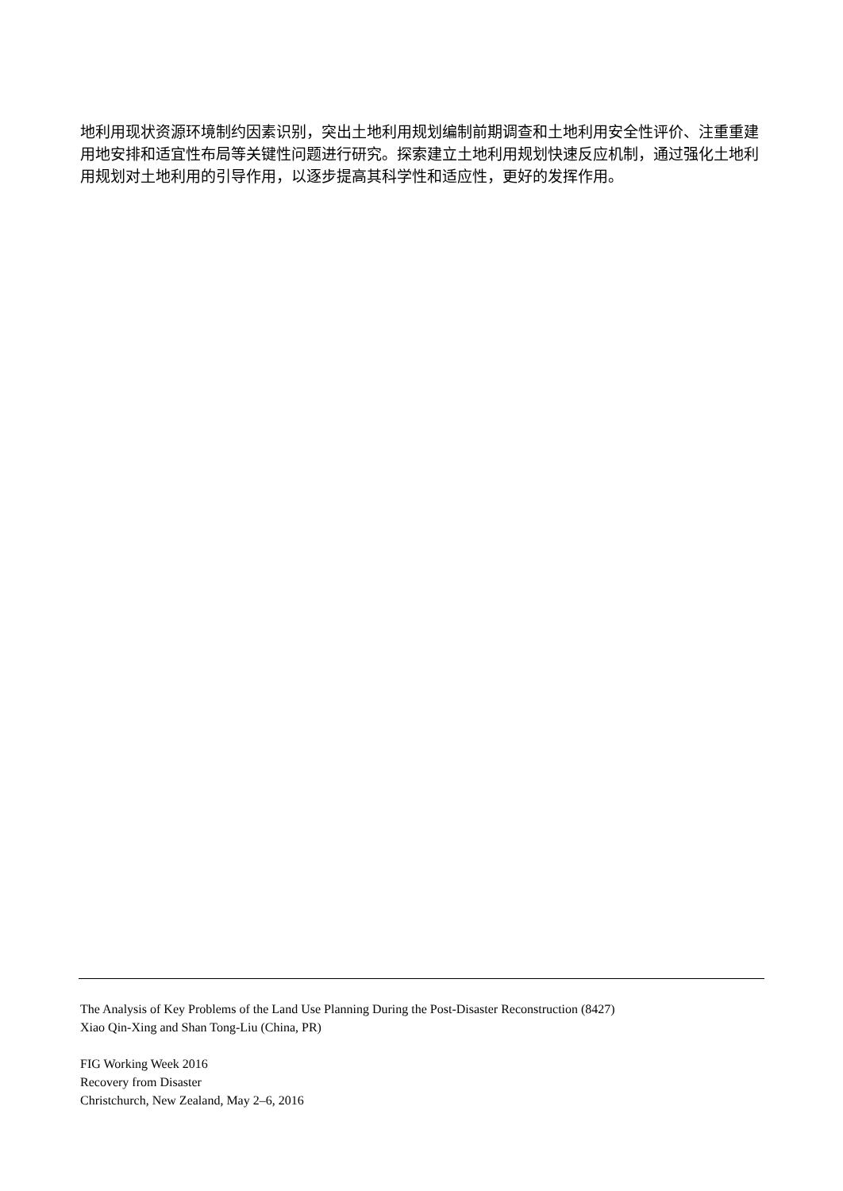地利用现状资源环境制约因素识别，突出土地利用规划编制前期调查和土地利用安全性评价、注重重建用地安排和适宜性布局等关键性问题进行研究。探索建立土地利用规划快速反应机制，通过强化土地利用规划对土地利用的引导作用，以逐步提高其科学性和适应性，更好的发挥作用。
The Analysis of Key Problems of the Land Use Planning During the Post-Disaster Reconstruction (8427)
Xiao Qin-Xing and Shan Tong-Liu (China, PR)
FIG Working Week 2016
Recovery from Disaster
Christchurch, New Zealand, May 2–6, 2016